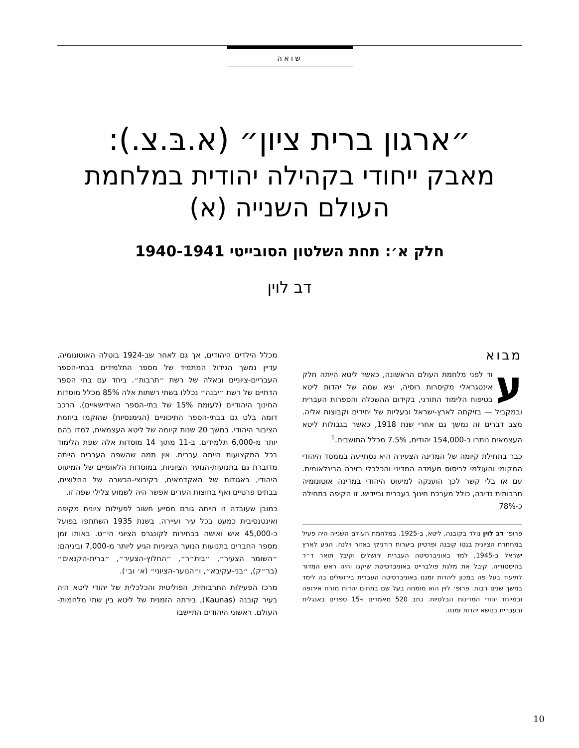שואה
״ארגון ברית ציון״ (א.בּ.צ.):
מאבק ייחודי בקהילה יהודית במלחמת העולם השנייה (א)
חלק א׳: תחת השלטון הסובייטי 1940-1941
דב לוין
מבוא
עוד לפני מלחמת העולם הראשונה, כאשר ליטא הייתה חלק אינטגראלי מקיסרות רוסיה, יצא שמה של יהדות ליטא בטיפוח הלימוד התורני, בקידום ההשכלה והספרות העברית ובמקביל — בזיקתה לארץ-ישראל ובעליות של יחידים וקבוצות אליה. מצב דברים זה נמשך גם אחרי שנת 1918, כאשר בגבולות ליטא העצמאית נותרו כ-154,000 יהודים, 7.5% מכלל התושבים.<sup>1</sup>
כבר בתחילת קיומה של המדינה הצעירה היא נסתייעה בממסד היהודי המקומי והעולמי לביסוס מעמדה המדיני והכלכלי בזירה הבינלאומית. עם או בלי קשר לכך הוענקה למיעוט היהודי במדינה אוטונומיה תרבותית נדיבה, כולל מערכת חינוך בעברית וביידיש. זו הקיפה בתחילה כ-78%
פרופ׳ דב לוין נולד בקובנה, ליטא, ב-1925. במלחמת העולם השנייה היה פעיל במחתרת הציונית בגטו קובנה ופרטיזן ביערות רודניקי באזור וילנה. הגיע לארץ ישראל ב-1945, למד באוניברסיטה העברית ירושלים וקיבל תואר ד״ר בהיסטוריה, קיבל את מלגת פולברייט באוניברסיטת שיקגו והיה ראש המדור לתיעוד בעל פה במכון ליהדות זמננו באוניברסיטה העברית בירושלים בה לימד במשך שנים רבות. פרופ׳ לוין הוא מומחה בעל שם בתחום יהדות מזרח אירופה ובמיוחד יהודי המדינות הבלטיות. כתב 520 מאמרים ו-15 ספרים באנגלית ובעברית בנושא יהדות זמננו.
מכלל הילדים היהודים, אך גם לאחר שב-1924 בוטלה האוטונומיה, עדיין נמשך הגידול המתמיד של מספר התלמידים בבתי-הספר העבריים-ציוניים ובאלה של רשת ״תרבות״. ביחד עם בתי הספר הדתיים של רשת ״יבנה״ נכללו בשתי רשתות אלה 85% מכלל מוסדות החינוך היהודיים (לעומת 15% של בתי-הספר האידישאיים). הרכב דומה בלט גם בבתי-הספר התיכוניים (הגימנסיות) שהוקמו ביוזמת הציבור היהודי. במשך 20 שנות קיומה של ליטא העצמאית, למדו בהם יותר מ-6,000 תלמידים. ב-11 מתוך 14 מוסדות אלה שפת הלימוד בכל המקצועות הייתה עברית. אין תמה שהשפה העברית הייתה מדוברת גם בתנועות-הנוער הציוניות, במוסדות הלאומיים של המיעוט היהודי, באגודות של האקדמאים, בקיבוצי-הכשרה של החלוצים, בבתים פרטיים ואף בחוצות הערים אפשר היה לשמוע צלילי שפה זו.
כמובן שעובדה זו הייתה גורם מסייע חשוב לפעילות ציונית מקיפה ואינטנסיבית כמעט בכל עיר ועיירה. בשנת 1935 השתתפו בפועל כ-45,000 איש ואישה בבחירות לקונגרס הציוני הי״ט. באותו זמן מספר החברים בתנועות הנוער הציוניות הגיע ליותר מ-7,000 וביניהם: ״השומר הצעיר״, ״בית״ר״, ״החלוץ-הצעיר״, ״ברית-הקנאים״ (בר״ק), ״בני-עקיבא״, ו״הנוער-הציוני״ (א׳ וב׳).
מרכז הפעילות התרבותית, הפוליטית והכלכלית של יהודי ליטא היה בעיר קובנה (Kaunas), בירתה הזמנית של ליטא בין שתי מלחמות-העולם. ראשוני היהודים התיישבו
10